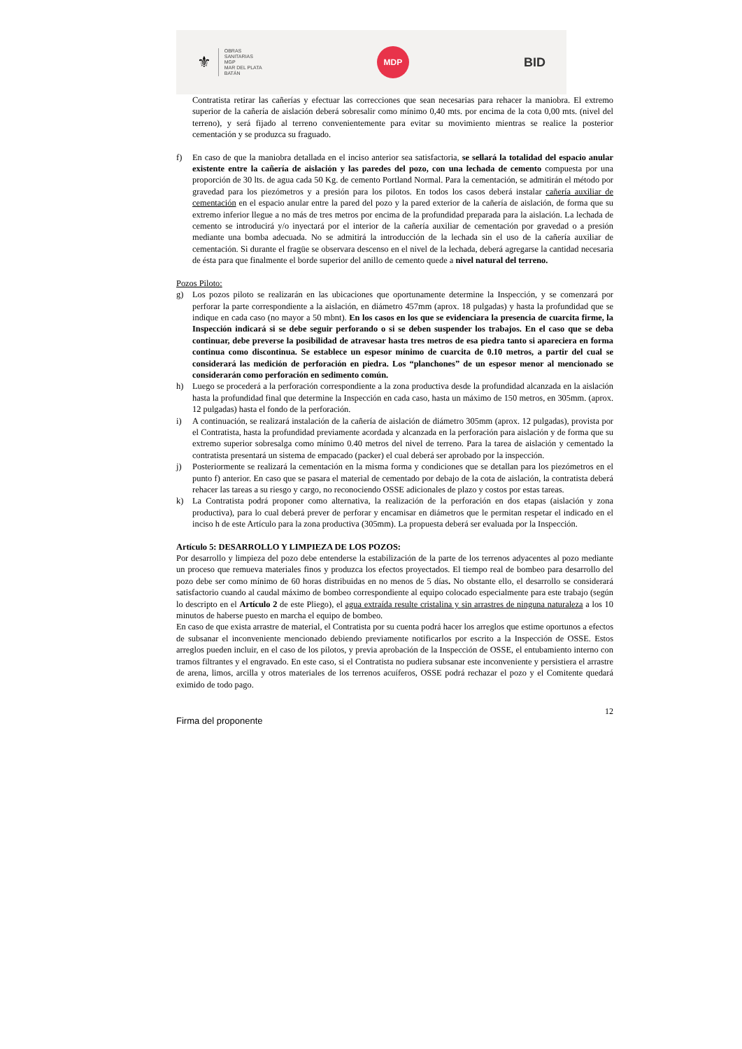⚜
OBRAS
SANITARIAS
MGP
MAR DEL PLATA
BATÁN
MDP
BID
Contratista retirar las cañerías y efectuar las correcciones que sean necesarias para rehacer la maniobra. El extremo superior de la cañería de aislación deberá sobresalir como mínimo 0,40 mts. por encima de la cota 0,00 mts. (nivel del terreno), y será fijado al terreno convenientemente para evitar su movimiento mientras se realice la posterior cementación y se produzca su fraguado.
f) En caso de que la maniobra detallada en el inciso anterior sea satisfactoria, se sellará la totalidad del espacio anular existente entre la cañería de aislación y las paredes del pozo, con una lechada de cemento compuesta por una proporción de 30 lts. de agua cada 50 Kg. de cemento Portland Normal. Para la cementación, se admitirán el método por gravedad para los piezómetros y a presión para los pilotos. En todos los casos deberá instalar cañería auxiliar de cementación en el espacio anular entre la pared del pozo y la pared exterior de la cañería de aislación, de forma que su extremo inferior llegue a no más de tres metros por encima de la profundidad preparada para la aislación. La lechada de cemento se introducirá y/o inyectará por el interior de la cañería auxiliar de cementación por gravedad o a presión mediante una bomba adecuada. No se admitirá la introducción de la lechada sin el uso de la cañería auxiliar de cementación. Si durante el fragüe se observara descenso en el nivel de la lechada, deberá agregarse la cantidad necesaria de ésta para que finalmente el borde superior del anillo de cemento quede a nivel natural del terreno.
Pozos Piloto:
g) Los pozos piloto se realizarán en las ubicaciones que oportunamente determine la Inspección, y se comenzará por perforar la parte correspondiente a la aislación, en diámetro 457mm (aprox. 18 pulgadas) y hasta la profundidad que se indique en cada caso (no mayor a 50 mbnt). En los casos en los que se evidenciara la presencia de cuarcita firme, la Inspección indicará si se debe seguir perforando o si se deben suspender los trabajos. En el caso que se deba continuar, debe preverse la posibilidad de atravesar hasta tres metros de esa piedra tanto si apareciera en forma continua como discontinua. Se establece un espesor mínimo de cuarcita de 0.10 metros, a partir del cual se considerará las medición de perforación en piedra. Los “planchones” de un espesor menor al mencionado se considerarán como perforación en sedimento común.
h) Luego se procederá a la perforación correspondiente a la zona productiva desde la profundidad alcanzada en la aislación hasta la profundidad final que determine la Inspección en cada caso, hasta un máximo de 150 metros, en 305mm. (aprox. 12 pulgadas) hasta el fondo de la perforación.
i) A continuación, se realizará instalación de la cañería de aislación de diámetro 305mm (aprox. 12 pulgadas), provista por el Contratista, hasta la profundidad previamente acordada y alcanzada en la perforación para aislación y de forma que su extremo superior sobresalga como mínimo 0.40 metros del nivel de terreno. Para la tarea de aislación y cementado la contratista presentará un sistema de empacado (packer) el cual deberá ser aprobado por la inspección.
j) Posteriormente se realizará la cementación en la misma forma y condiciones que se detallan para los piezómetros en el punto f) anterior. En caso que se pasara el material de cementado por debajo de la cota de aislación, la contratista deberá rehacer las tareas a su riesgo y cargo, no reconociendo OSSE adicionales de plazo y costos por estas tareas.
k) La Contratista podrá proponer como alternativa, la realización de la perforación en dos etapas (aislación y zona productiva), para lo cual deberá prever de perforar y encamisar en diámetros que le permitan respetar el indicado en el inciso h de este Artículo para la zona productiva (305mm). La propuesta deberá ser evaluada por la Inspección.
Artículo 5: DESARROLLO Y LIMPIEZA DE LOS POZOS:
Por desarrollo y limpieza del pozo debe entenderse la estabilización de la parte de los terrenos adyacentes al pozo mediante un proceso que remueva materiales finos y produzca los efectos proyectados. El tiempo real de bombeo para desarrollo del pozo debe ser como mínimo de 60 horas distribuidas en no menos de 5 días. No obstante ello, el desarrollo se considerará satisfactorio cuando al caudal máximo de bombeo correspondiente al equipo colocado especialmente para este trabajo (según lo descripto en el Artículo 2 de este Pliego), el agua extraída resulte cristalina y sin arrastres de ninguna naturaleza a los 10 minutos de haberse puesto en marcha el equipo de bombeo.
En caso de que exista arrastre de material, el Contratista por su cuenta podrá hacer los arreglos que estime oportunos a efectos de subsanar el inconveniente mencionado debiendo previamente notificarlos por escrito a la Inspección de OSSE. Estos arreglos pueden incluir, en el caso de los pilotos, y previa aprobación de la Inspección de OSSE, el entubamiento interno con tramos filtrantes y el engravado. En este caso, si el Contratista no pudiera subsanar este inconveniente y persistiera el arrastre de arena, limos, arcilla y otros materiales de los terrenos acuíferos, OSSE podrá rechazar el pozo y el Comitente quedará eximido de todo pago.
Firma del proponente 12